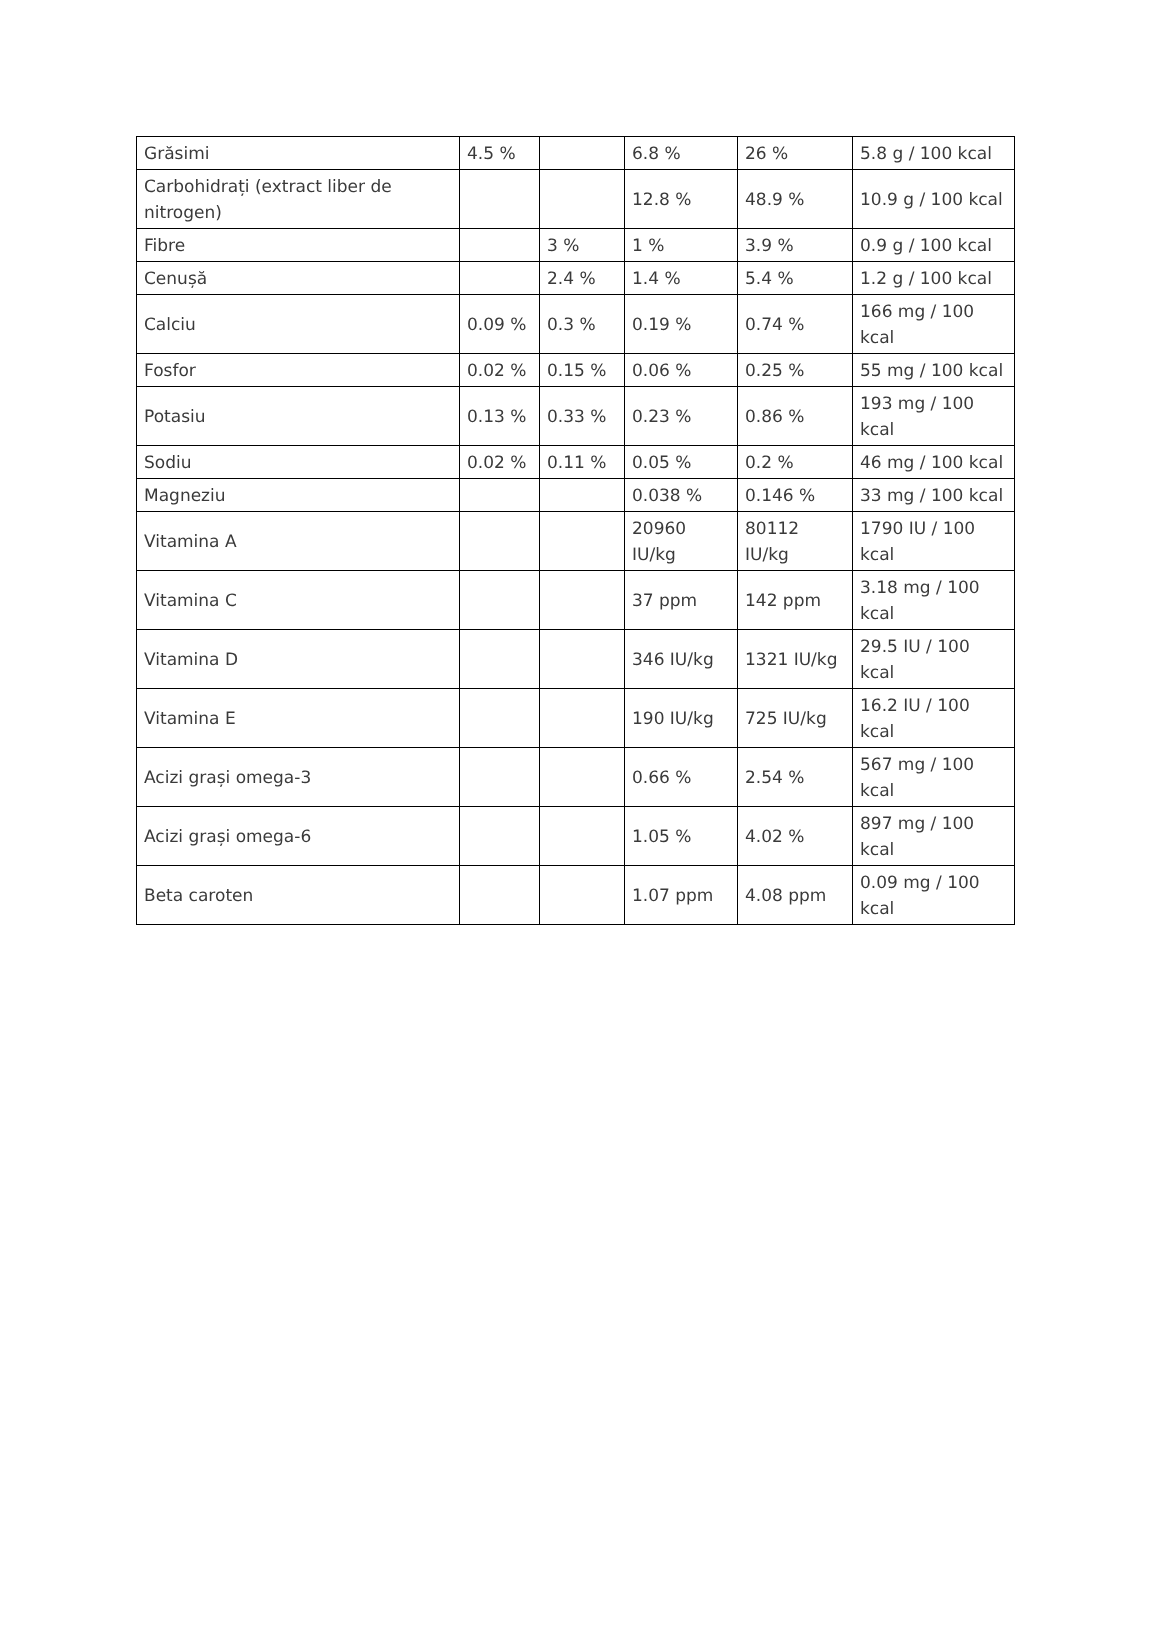| Grăsimi | 4.5 % | | 6.8 % | 26 % | 5.8 g / 100 kcal |
| Carbohidrați (extract liber de nitrogen) | | | 12.8 % | 48.9 % | 10.9 g / 100 kcal |
| Fibre | | 3 % | 1 % | 3.9 % | 0.9 g / 100 kcal |
| Cenușă | | 2.4 % | 1.4 % | 5.4 % | 1.2 g / 100 kcal |
| Calciu | 0.09 % | 0.3 % | 0.19 % | 0.74 % | 166 mg / 100 kcal |
| Fosfor | 0.02 % | 0.15 % | 0.06 % | 0.25 % | 55 mg / 100 kcal |
| Potasiu | 0.13 % | 0.33 % | 0.23 % | 0.86 % | 193 mg / 100 kcal |
| Sodiu | 0.02 % | 0.11 % | 0.05 % | 0.2 % | 46 mg / 100 kcal |
| Magneziu | | | 0.038 % | 0.146 % | 33 mg / 100 kcal |
| Vitamina A | | | 20960 IU/kg | 80112 IU/kg | 1790 IU / 100 kcal |
| Vitamina C | | | 37 ppm | 142 ppm | 3.18 mg / 100 kcal |
| Vitamina D | | | 346 IU/kg | 1321 IU/kg | 29.5 IU / 100 kcal |
| Vitamina E | | | 190 IU/kg | 725 IU/kg | 16.2 IU / 100 kcal |
| Acizi grași omega-3 | | | 0.66 % | 2.54 % | 567 mg / 100 kcal |
| Acizi grași omega-6 | | | 1.05 % | 4.02 % | 897 mg / 100 kcal |
| Beta caroten | | | 1.07 ppm | 4.08 ppm | 0.09 mg / 100 kcal |